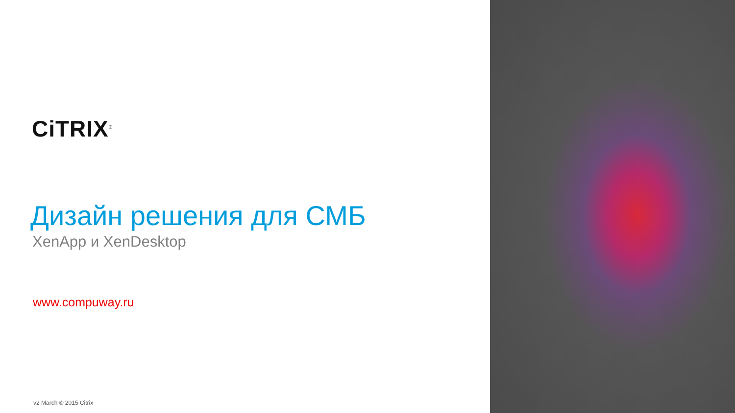CiTRIX<sup>®</sup>
Дизайн решения для СМБ
XenApp и XenDesktop
www.compuway.ru
v2 March © 2015 Citrix